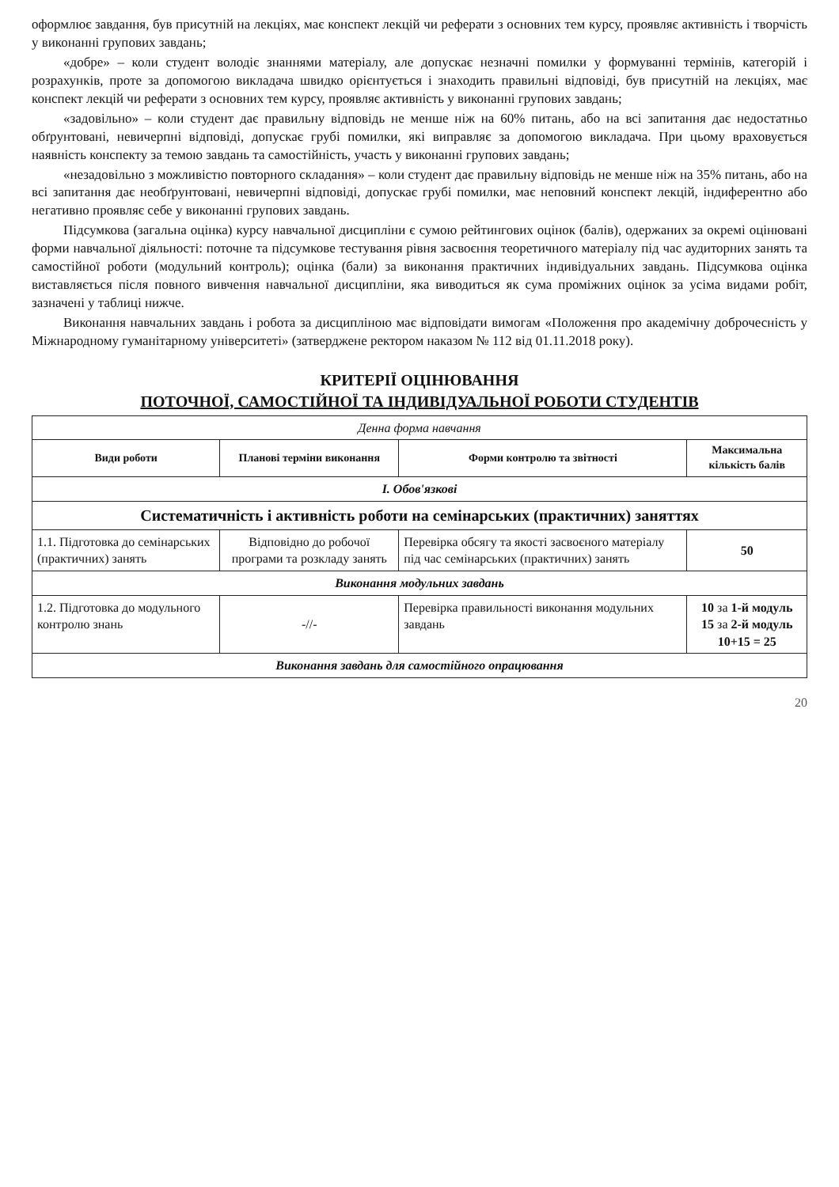оформлює завдання, був присутній на лекціях, має конспект лекцій чи реферати з основних тем курсу, проявляє активність і творчість у виконанні групових завдань;
«добре» – коли студент володіє знаннями матеріалу, але допускає незначні помилки у формуванні термінів, категорій і розрахунків, проте за допомогою викладача швидко орієнтується і знаходить правильні відповіді, був присутній на лекціях, має конспект лекцій чи реферати з основних тем курсу, проявляє активність у виконанні групових завдань;
«задовільно» – коли студент дає правильну відповідь не менше ніж на 60% питань, або на всі запитання дає недостатньо обґрунтовані, невичерпні відповіді, допускає грубі помилки, які виправляє за допомогою викладача. При цьому враховується наявність конспекту за темою завдань та самостійність, участь у виконанні групових завдань;
«незадовільно з можливістю повторного складання» – коли студент дає правильну відповідь не менше ніж на 35% питань, або на всі запитання дає необґрунтовані, невичерпні відповіді, допускає грубі помилки, має неповний конспект лекцій, індиферентно або негативно проявляє себе у виконанні групових завдань.
Підсумкова (загальна оцінка) курсу навчальної дисципліни є сумою рейтингових оцінок (балів), одержаних за окремі оцінювані форми навчальної діяльності: поточне та підсумкове тестування рівня засвоєння теоретичного матеріалу під час аудиторних занять та самостійної роботи (модульний контроль); оцінка (бали) за виконання практичних індивідуальних завдань. Підсумкова оцінка виставляється після повного вивчення навчальної дисципліни, яка виводиться як сума проміжних оцінок за усіма видами робіт, зазначені у таблиці нижче.
Виконання навчальних завдань і робота за дисципліною має відповідати вимогам «Положення про академічну доброчесність у Міжнародному гуманітарному університеті» (затверджене ректором наказом № 112 від 01.11.2018 року).
КРИТЕРІЇ ОЦІНЮВАННЯ
ПОТОЧНОЇ, САМОСТІЙНОЇ ТА ІНДИВІДУАЛЬНОЇ РОБОТИ СТУДЕНТІВ
| Денна форма навчання | | | |
| Види роботи | Планові терміни виконання | Форми контролю та звітності | Максимальна кількість балів |
| І. Обов'язкові | | | |
| Систематичність і активність роботи на семінарських (практичних) заняттях | | | |
| 1.1. Підготовка до семінарських (практичних) занять | Відповідно до робочої програми та розкладу занять | Перевірка обсягу та якості засвоєного матеріалу під час семінарських (практичних) занять | 50 |
| Виконання модульних завдань | | | |
| 1.2. Підготовка до модульного контролю знань | -//- | Перевірка правильності виконання модульних завдань | 10 за 1-й модуль 15 за 2-й модуль 10+15 = 25 |
| Виконання завдань для самостійного опрацювання | | | |
20